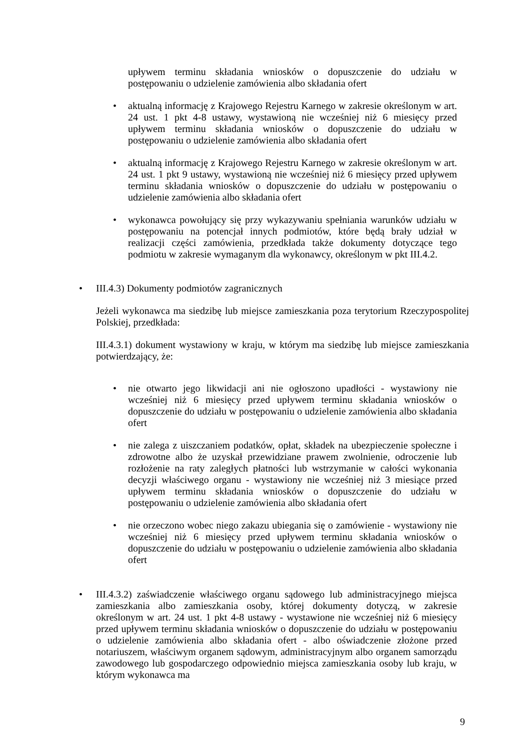upływem terminu składania wniosków o dopuszczenie do udziału w postępowaniu o udzielenie zamówienia albo składania ofert
• aktualną informację z Krajowego Rejestru Karnego w zakresie określonym w art. 24 ust. 1 pkt 4-8 ustawy, wystawioną nie wcześniej niż 6 miesięcy przed upływem terminu składania wniosków o dopuszczenie do udziału w postępowaniu o udzielenie zamówienia albo składania ofert
• aktualną informację z Krajowego Rejestru Karnego w zakresie określonym w art. 24 ust. 1 pkt 9 ustawy, wystawioną nie wcześniej niż 6 miesięcy przed upływem terminu składania wniosków o dopuszczenie do udziału w postępowaniu o udzielenie zamówienia albo składania ofert
• wykonawca powołujący się przy wykazywaniu spełniania warunków udziału w postępowaniu na potencjał innych podmiotów, które będą brały udział w realizacji części zamówienia, przedkłada także dokumenty dotyczące tego podmiotu w zakresie wymaganym dla wykonawcy, określonym w pkt III.4.2.
• III.4.3) Dokumenty podmiotów zagranicznych
Jeżeli wykonawca ma siedzibę lub miejsce zamieszkania poza terytorium Rzeczypospolitej Polskiej, przedkłada:
III.4.3.1) dokument wystawiony w kraju, w którym ma siedzibę lub miejsce zamieszkania potwierdzający, że:
• nie otwarto jego likwidacji ani nie ogłoszono upadłości - wystawiony nie wcześniej niż 6 miesięcy przed upływem terminu składania wniosków o dopuszczenie do udziału w postępowaniu o udzielenie zamówienia albo składania ofert
• nie zalega z uiszczaniem podatków, opłat, składek na ubezpieczenie społeczne i zdrowotne albo że uzyskał przewidziane prawem zwolnienie, odroczenie lub rozłożenie na raty zaległych płatności lub wstrzymanie w całości wykonania decyzji właściwego organu - wystawiony nie wcześniej niż 3 miesiące przed upływem terminu składania wniosków o dopuszczenie do udziału w postępowaniu o udzielenie zamówienia albo składania ofert
• nie orzeczono wobec niego zakazu ubiegania się o zamówienie - wystawiony nie wcześniej niż 6 miesięcy przed upływem terminu składania wniosków o dopuszczenie do udziału w postępowaniu o udzielenie zamówienia albo składania ofert
• III.4.3.2) zaświadczenie właściwego organu sądowego lub administracyjnego miejsca zamieszkania albo zamieszkania osoby, której dokumenty dotyczą, w zakresie określonym w art. 24 ust. 1 pkt 4-8 ustawy - wystawione nie wcześniej niż 6 miesięcy przed upływem terminu składania wniosków o dopuszczenie do udziału w postępowaniu o udzielenie zamówienia albo składania ofert - albo oświadczenie złożone przed notariuszem, właściwym organem sądowym, administracyjnym albo organem samorządu zawodowego lub gospodarczego odpowiednio miejsca zamieszkania osoby lub kraju, w którym wykonawca ma
9